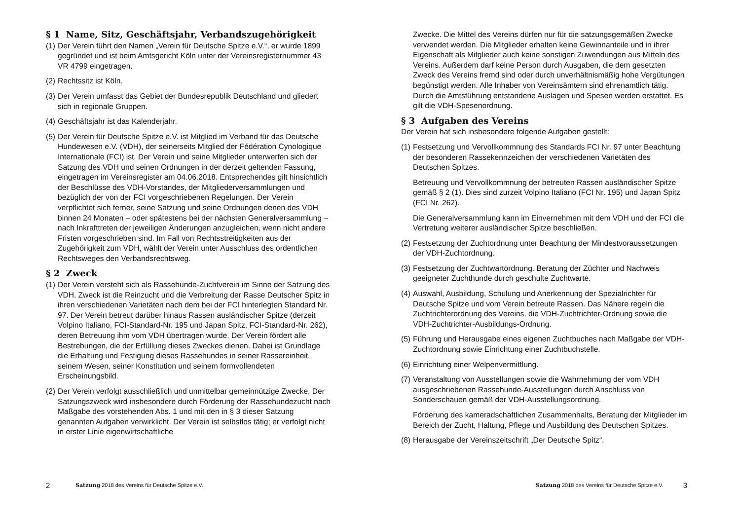§ 1 Name, Sitz, Geschäftsjahr, Verbandszugehörigkeit
(1)
Der Verein führt den Namen „Verein für Deutsche Spitze e.V.“, er wurde 1899 gegründet und ist beim Amtsgericht Köln unter der Vereinsregisternummer 43 VR 4799 eingetragen.
(2)
Rechtssitz ist Köln.
(3)
Der Verein umfasst das Gebiet der Bundesrepublik Deutschland und gliedert sich in regionale Gruppen.
(4)
Geschäftsjahr ist das Kalenderjahr.
(5)
Der Verein für Deutsche Spitze e.V. ist Mitglied im Verband für das Deutsche Hundewesen e.V. (VDH), der seinerseits Mitglied der Fédération Cynologique Internationale (FCI) ist. Der Verein und seine Mitglieder unterwerfen sich der Satzung des VDH und seinen Ordnungen in der derzeit geltenden Fassung, eingetragen im Vereinsregister am 04.06.2018. Entsprechendes gilt hinsichtlich der Beschlüsse des VDH-Vorstandes, der Mitgliederversammlungen und bezüglich der von der FCI vorgeschriebenen Regelungen. Der Verein verpflichtet sich ferner, seine Satzung und seine Ordnungen denen des VDH binnen 24 Monaten – oder spätestens bei der nächsten Generalversammlung – nach Inkrafttreten der jeweiligen Änderungen anzugleichen, wenn nicht andere Fristen vorgeschrieben sind. Im Fall von Rechtsstreitigkeiten aus der Zugehörigkeit zum VDH, wählt der Verein unter Ausschluss des ordentlichen Rechtsweges den Verbandsrechtsweg.
§ 2 Zweck
(1)
Der Verein versteht sich als Rassehunde-Zuchtverein im Sinne der Satzung des VDH. Zweck ist die Reinzucht und die Verbreitung der Rasse Deutscher Spitz in ihren verschiedenen Varietäten nach dem bei der FCI hinterlegten Standard Nr. 97. Der Verein betreut darüber hinaus Rassen ausländischer Spitze (derzeit Volpino Italiano, FCI-Standard-Nr. 195 und Japan Spitz, FCI-Standard-Nr. 262), deren Betreuung ihm vom VDH übertragen wurde. Der Verein fördert alle Bestrebungen, die der Erfüllung dieses Zweckes dienen. Dabei ist Grundlage die Erhaltung und Festigung dieses Rassehundes in seiner Rassereinheit, seinem Wesen, seiner Konstitution und seinem formvollendeten Erscheinungsbild.
(2)
Der Verein verfolgt ausschließlich und unmittelbar gemeinnützige Zwecke. Der Satzungszweck wird insbesondere durch Förderung der Rassehundezucht nach Maßgabe des vorstehenden Abs. 1 und mit den in § 3 dieser Satzung genannten Aufgaben verwirklicht. Der Verein ist selbstlos tätig; er verfolgt nicht in erster Linie eigenwirtschaftliche
2 Satzung 2018 des Vereins für Deutsche Spitze e.V.
Zwecke. Die Mittel des Vereins dürfen nur für die satzungsgemäßen Zwecke verwendet werden. Die Mitglieder erhalten keine Gewinnanteile und in ihrer Eigenschaft als Mitglieder auch keine sonstigen Zuwendungen aus Mitteln des Vereins. Außerdem darf keine Person durch Ausgaben, die dem gesetzten Zweck des Vereins fremd sind oder durch unverhältnismäßig hohe Vergütungen begünstigt werden. Alle Inhaber von Vereinsämtern sind ehrenamtlich tätig. Durch die Amtsführung entstandene Auslagen und Spesen werden erstattet. Es gilt die VDH-Spesenordnung.
§ 3 Aufgaben des Vereins
Der Verein hat sich insbesondere folgende Aufgaben gestellt:
(1)
Festsetzung und Vervollkommnung des Standards FCI Nr. 97 unter Beachtung der besonderen Rassekennzeichen der verschiedenen Varietäten des Deutschen Spitzes.
Betreuung und Vervollkommnung der betreuten Rassen ausländischer Spitze gemäß § 2 (1). Dies sind zurzeit Volpino Italiano (FCI Nr. 195) und Japan Spitz (FCI Nr. 262).
Die Generalversammlung kann im Einvernehmen mit dem VDH und der FCI die Vertretung weiterer ausländischer Spitze beschließen.
(2)
Festsetzung der Zuchtordnung unter Beachtung der Mindestvoraussetzungen der VDH-Zuchtordnung.
(3)
Festsetzung der Zuchtwartordnung. Beratung der Züchter und Nachweis geeigneter Zuchthunde durch geschulte Zuchtwarte.
(4)
Auswahl, Ausbildung, Schulung und Anerkennung der Spezialrichter für Deutsche Spitze und vom Verein betreute Rassen. Das Nähere regeln die Zuchtrichterordnung des Vereins, die VDH-Zuchtrichter-Ordnung sowie die VDH-Zuchtrichter-Ausbildungs-Ordnung.
(5)
Führung und Herausgabe eines eigenen Zuchtbuches nach Maßgabe der VDH-Zuchtordnung sowie Einrichtung einer Zuchtbuchstelle.
(6)
Einrichtung einer Welpenvermittlung.
(7)
Veranstaltung von Ausstellungen sowie die Wahrnehmung der vom VDH ausgeschriebenen Rassehunde-Ausstellungen durch Anschluss von Sonderschauen gemäß der VDH-Ausstellungsordnung.
Förderung des kameradschaftlichen Zusammenhalts, Beratung der Mitglieder im Bereich der Zucht, Haltung, Pflege und Ausbildung des Deutschen Spitzes.
(8)
Herausgabe der Vereinszeitschrift „Der Deutsche Spitz“.
Satzung 2018 des Vereins für Deutsche Spitze e.V. 3